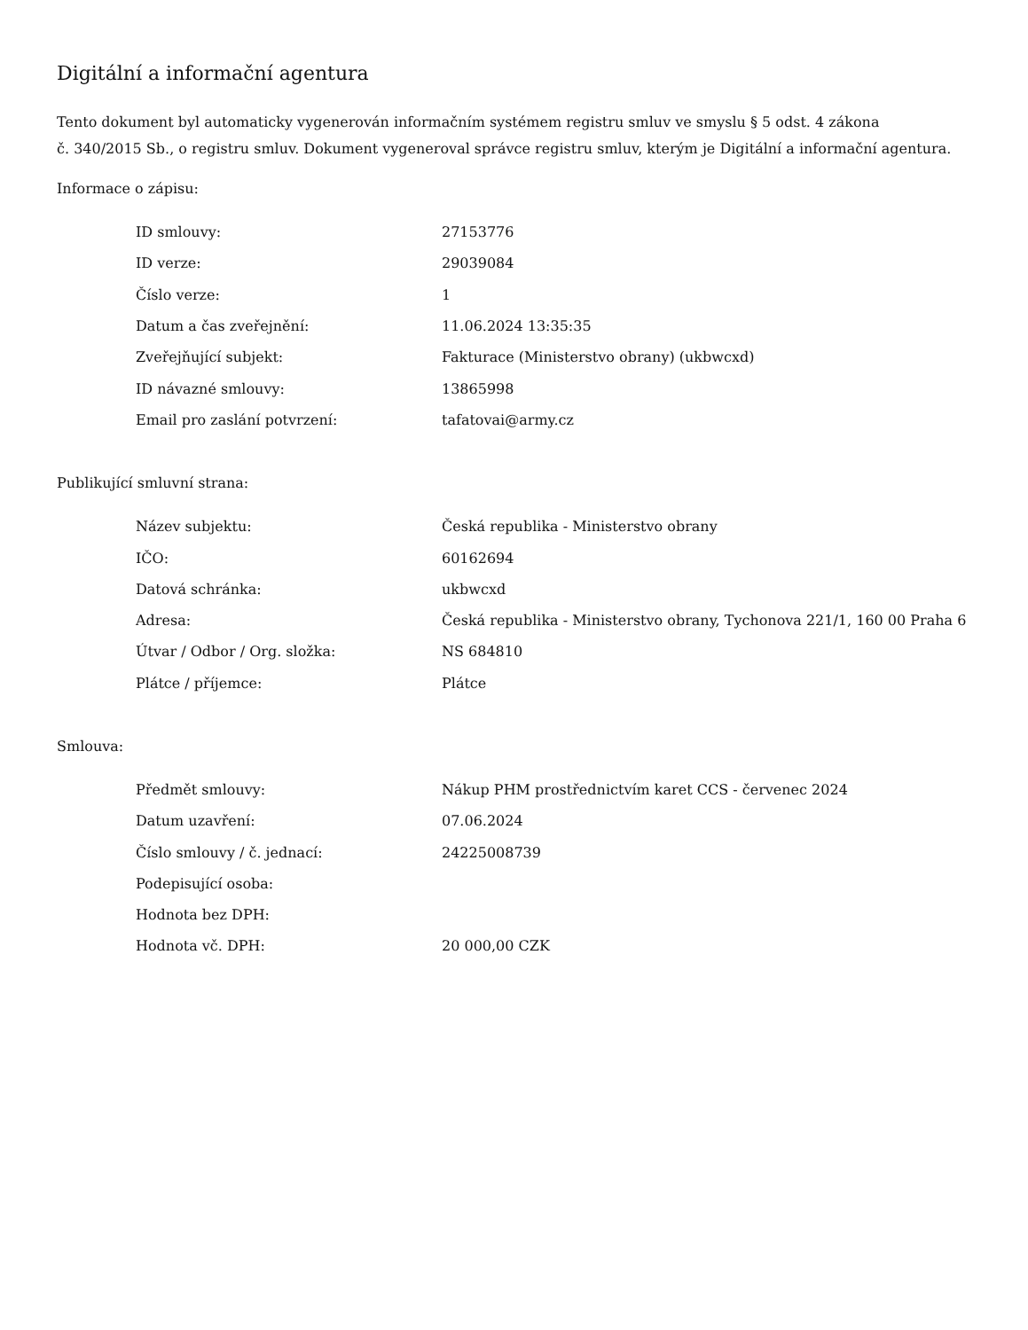Digitální a informační agentura
Tento dokument byl automaticky vygenerován informačním systémem registru smluv ve smyslu § 5 odst. 4 zákona
č. 340/2015 Sb., o registru smluv. Dokument vygeneroval správce registru smluv, kterým je Digitální a informační agentura.
Informace o zápisu:
| ID smlouvy: | 27153776 |
| ID verze: | 29039084 |
| Číslo verze: | 1 |
| Datum a čas zveřejnění: | 11.06.2024 13:35:35 |
| Zveřejňující subjekt: | Fakturace (Ministerstvo obrany) (ukbwcxd) |
| ID návazné smlouvy: | 13865998 |
| Email pro zaslání potvrzení: | tafatovai@army.cz |
Publikující smluvní strana:
| Název subjektu: | Česká republika - Ministerstvo obrany |
| IČO: | 60162694 |
| Datová schránka: | ukbwcxd |
| Adresa: | Česká republika - Ministerstvo obrany, Tychonova 221/1, 160 00 Praha 6 |
| Útvar / Odbor / Org. složka: | NS 684810 |
| Plátce / příjemce: | Plátce |
Smlouva:
| Předmět smlouvy: | Nákup PHM prostřednictvím karet CCS - červenec 2024 |
| Datum uzavření: | 07.06.2024 |
| Číslo smlouvy / č. jednací: | 24225008739 |
| Podepisující osoba: | |
| Hodnota bez DPH: | |
| Hodnota vč. DPH: | 20 000,00 CZK |